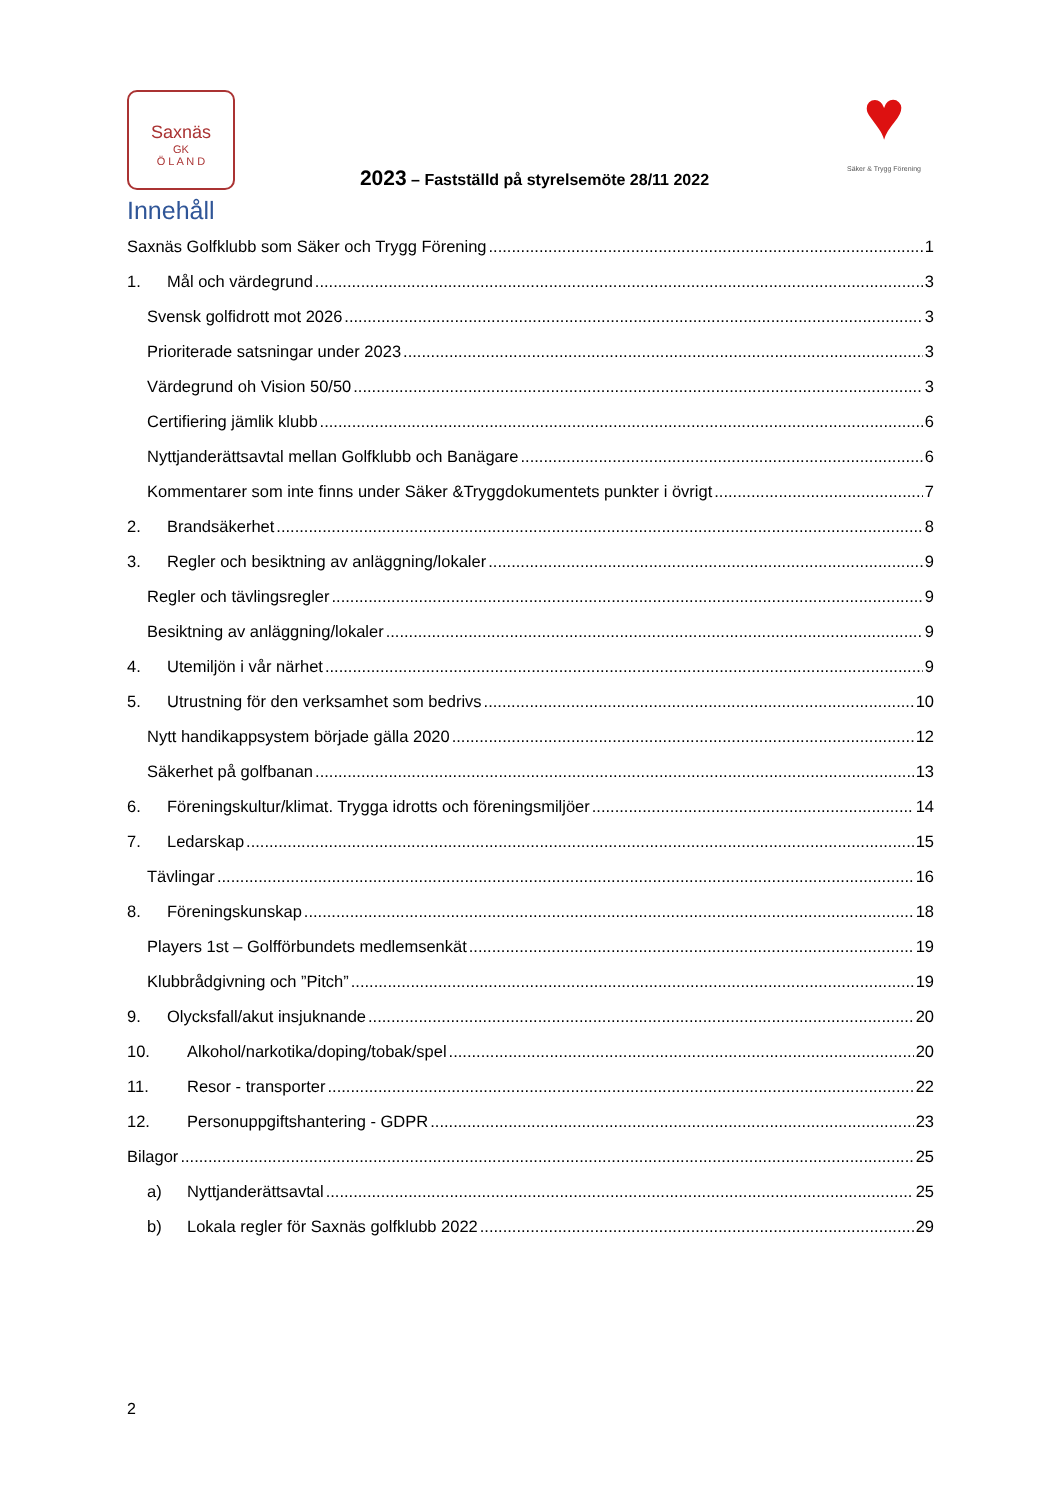Saxnäs
GK
Ö L A N D
2023 – Fastställd på styrelsemöte 28/11 2022
♥
Säker & Trygg Förening
Innehåll
Saxnäs Golfklubb som Säker och Trygg Förening 1
1. Mål och värdegrund 3
Svensk golfidrott mot 2026 3
Prioriterade satsningar under 2023 3
Värdegrund oh Vision 50/50 3
Certifiering jämlik klubb 6
Nyttjanderättsavtal mellan Golfklubb och Banägare 6
Kommentarer som inte finns under Säker &Tryggdokumentets punkter i övrigt 7
2. Brandsäkerhet 8
3. Regler och besiktning av anläggning/lokaler 9
Regler och tävlingsregler 9
Besiktning av anläggning/lokaler 9
4. Utemiljön i vår närhet 9
5. Utrustning för den verksamhet som bedrivs 10
Nytt handikappsystem började gälla 2020 12
Säkerhet på golfbanan 13
6. Föreningskultur/klimat. Trygga idrotts och föreningsmiljöer 14
7. Ledarskap 15
Tävlingar 16
8. Föreningskunskap 18
Players 1st – Golfförbundets medlemsenkät 19
Klubbrådgivning och ”Pitch” 19
9. Olycksfall/akut insjuknande 20
10. Alkohol/narkotika/doping/tobak/spel 20
11. Resor - transporter 22
12. Personuppgiftshantering - GDPR 23
Bilagor 25
a) Nyttjanderättsavtal 25
b) Lokala regler för Saxnäs golfklubb 2022 29
2